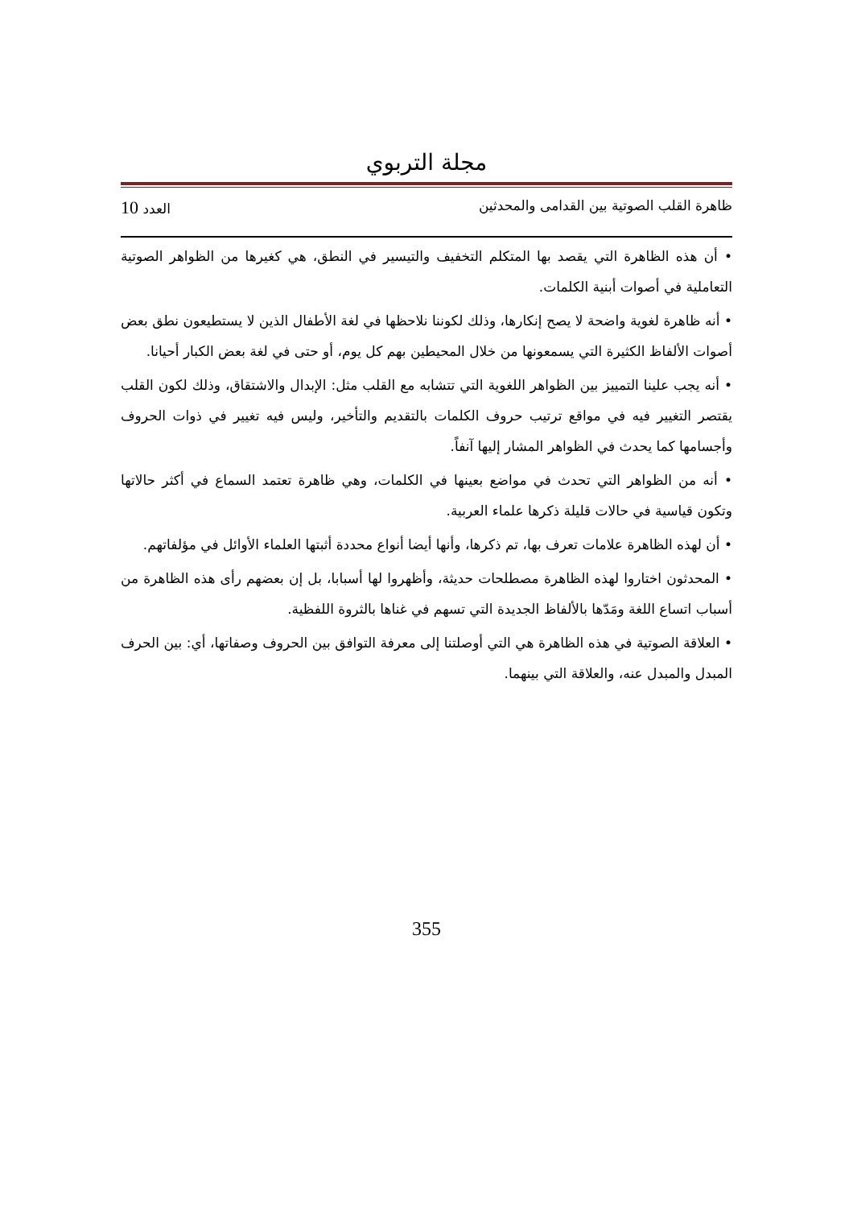مجلة التربوي
ظاهرة القلب الصوتية بين القدامى والمحدثين العدد 10
• أن هذه الظاهرة التي يقصد بها المتكلم التخفيف والتيسير في النطق، هي كغيرها من الظواهر الصوتية التعاملية في أصوات أبنية الكلمات.
• أنه ظاهرة لغوية واضحة لا يصح إنكارها، وذلك لكوننا نلاحظها في لغة الأطفال الذين لا يستطيعون نطق بعض أصوات الألفاظ الكثيرة التي يسمعونها من خلال المحيطين بهم كل يوم، أو حتى في لغة بعض الكبار أحيانا.
• أنه يجب علينا التمييز بين الظواهر اللغوية التي تتشابه مع القلب مثل: الإبدال والاشتقاق، وذلك لكون القلب يقتصر التغيير فيه في مواقع ترتيب حروف الكلمات بالتقديم والتأخير، وليس فيه تغيير في ذوات الحروف وأجسامها كما يحدث في الظواهر المشار إليها آنفاً.
• أنه من الظواهر التي تحدث في مواضع بعينها في الكلمات، وهي ظاهرة تعتمد السماع في أكثر حالاتها وتكون قياسية في حالات قليلة ذكرها علماء العربية.
• أن لهذه الظاهرة علامات تعرف بها، تم ذكرها، وأنها أيضا أنواع محددة أثبتها العلماء الأوائل في مؤلفاتهم.
• المحدثون اختاروا لهذه الظاهرة مصطلحات حديثة، وأظهروا لها أسبابا، بل إن بعضهم رأى هذه الظاهرة من أسباب اتساع اللغة ومَدّها بالألفاظ الجديدة التي تسهم في غناها بالثروة اللفظية.
• العلاقة الصوتية في هذه الظاهرة هي التي أوصلتنا إلى معرفة التوافق بين الحروف وصفاتها، أي: بين الحرف المبدل والمبدل عنه، والعلاقة التي بينهما.
355